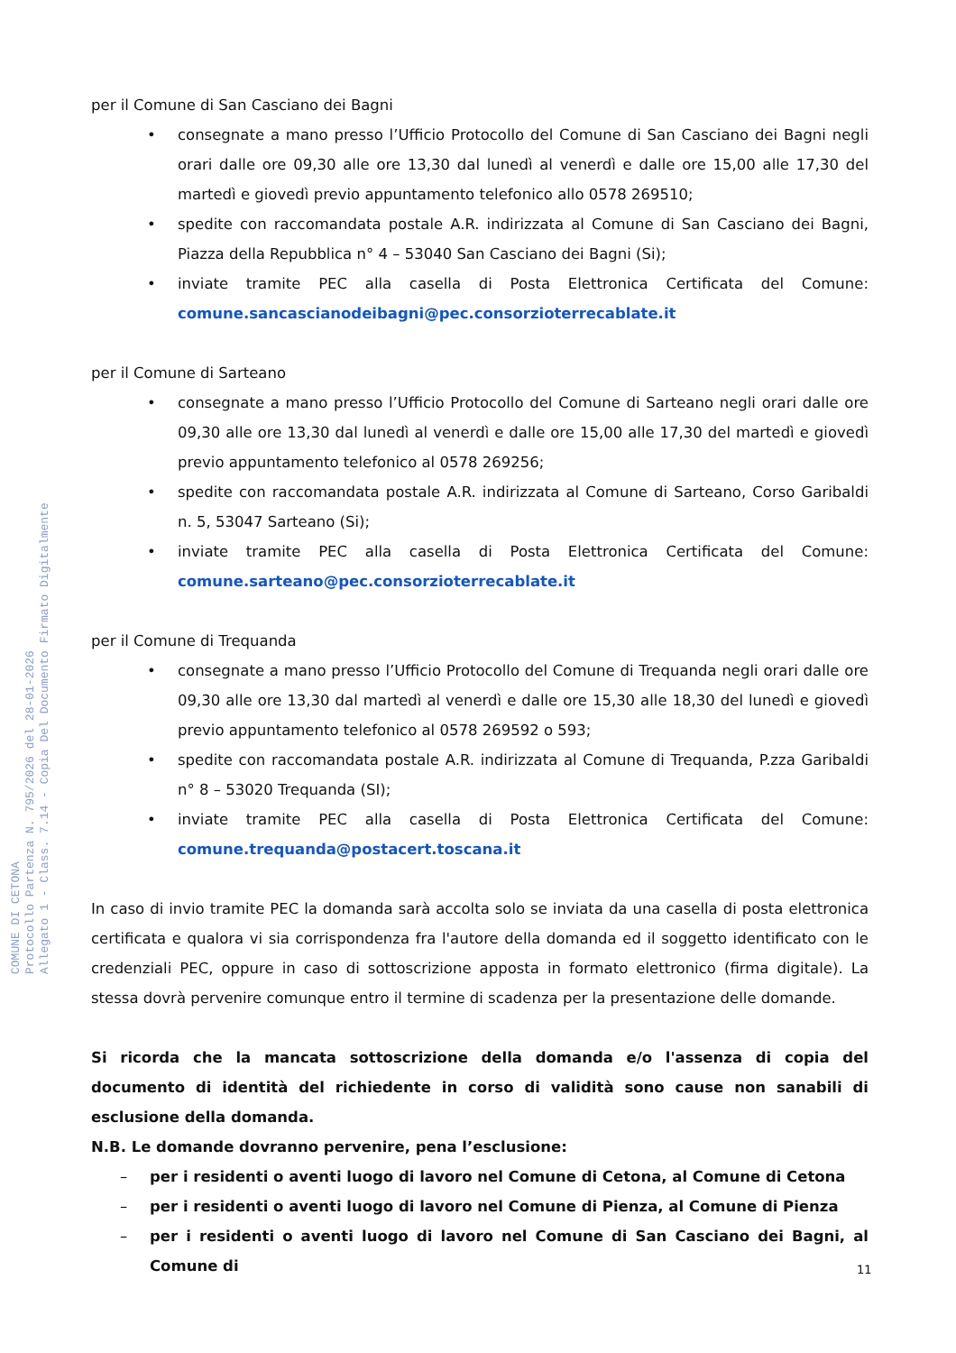COMUNE DI CETONA
Protocollo Partenza N. 795/2026 del 28-01-2026
Allegato 1 - Class. 7.14 - Copia Del Documento Firmato Digitalmente
per il Comune di San Casciano dei Bagni
• consegnate a mano presso l’Ufficio Protocollo del Comune di San Casciano dei Bagni negli orari dalle ore 09,30 alle ore 13,30 dal lunedì al venerdì e dalle ore 15,00 alle 17,30 del martedì e giovedì previo appuntamento telefonico allo 0578 269510;
• spedite con raccomandata postale A.R. indirizzata al Comune di San Casciano dei Bagni, Piazza della Repubblica n° 4 – 53040 San Casciano dei Bagni (Si);
• inviate tramite PEC alla casella di Posta Elettronica Certificata del Comune: comune.sancascianodeibagni@pec.consorzioterrecablate.it
per il Comune di Sarteano
• consegnate a mano presso l’Ufficio Protocollo del Comune di Sarteano negli orari dalle ore 09,30 alle ore 13,30 dal lunedì al venerdì e dalle ore 15,00 alle 17,30 del martedì e giovedì previo appuntamento telefonico al 0578 269256;
• spedite con raccomandata postale A.R. indirizzata al Comune di Sarteano, Corso Garibaldi n. 5, 53047 Sarteano (Si);
• inviate tramite PEC alla casella di Posta Elettronica Certificata del Comune: comune.sarteano@pec.consorzioterrecablate.it
per il Comune di Trequanda
• consegnate a mano presso l’Ufficio Protocollo del Comune di Trequanda negli orari dalle ore 09,30 alle ore 13,30 dal martedì al venerdì e dalle ore 15,30 alle 18,30 del lunedì e giovedì previo appuntamento telefonico al 0578 269592 o 593;
• spedite con raccomandata postale A.R. indirizzata al Comune di Trequanda, P.zza Garibaldi n° 8 – 53020 Trequanda (SI);
• inviate tramite PEC alla casella di Posta Elettronica Certificata del Comune: comune.trequanda@postacert.toscana.it
In caso di invio tramite PEC la domanda sarà accolta solo se inviata da una casella di posta elettronica certificata e qualora vi sia corrispondenza fra l'autore della domanda ed il soggetto identificato con le credenziali PEC, oppure in caso di sottoscrizione apposta in formato elettronico (firma digitale). La stessa dovrà pervenire comunque entro il termine di scadenza per la presentazione delle domande.
Si ricorda che la mancata sottoscrizione della domanda e/o l'assenza di copia del documento di identità del richiedente in corso di validità sono cause non sanabili di esclusione della domanda.
N.B. Le domande dovranno pervenire, pena l’esclusione:
– per i residenti o aventi luogo di lavoro nel Comune di Cetona, al Comune di Cetona
– per i residenti o aventi luogo di lavoro nel Comune di Pienza, al Comune di Pienza
– per i residenti o aventi luogo di lavoro nel Comune di San Casciano dei Bagni, al Comune di
11